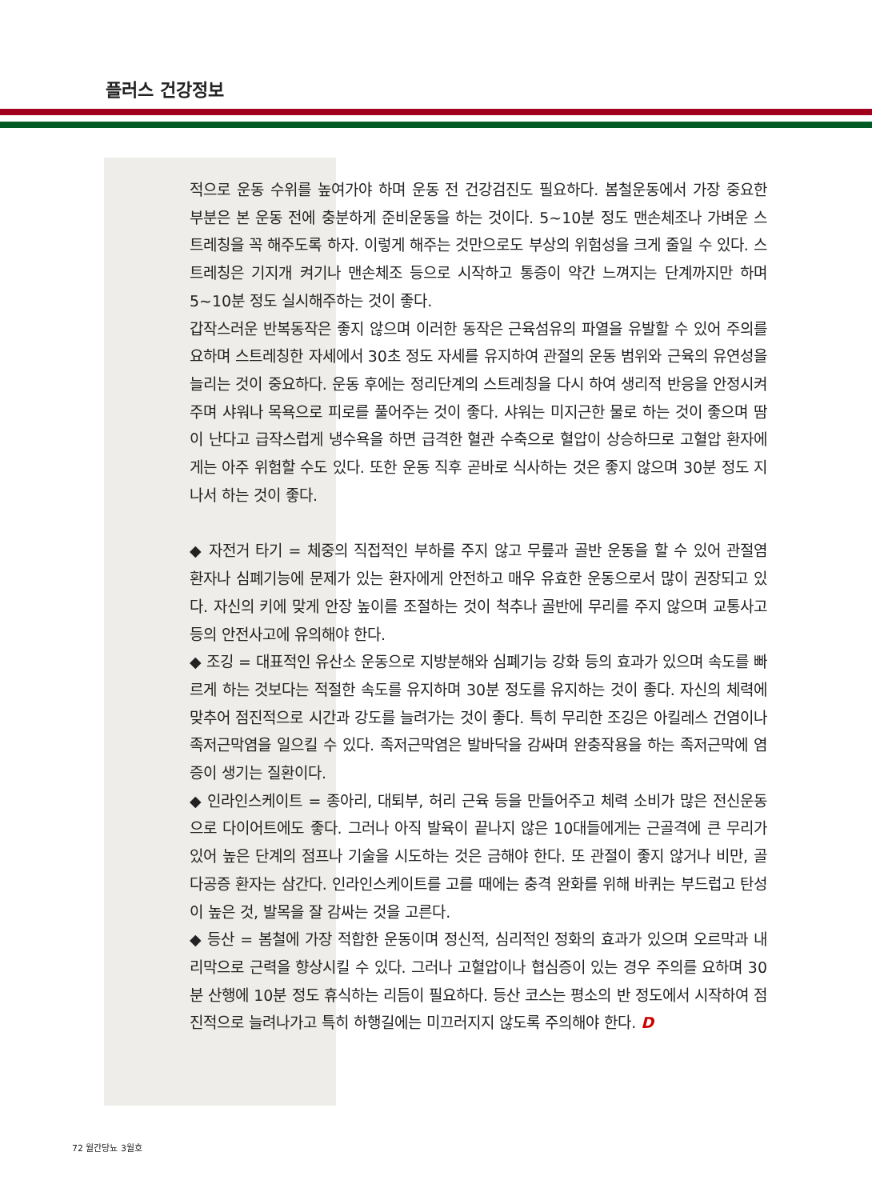플러스 건강정보
적으로 운동 수위를 높여가야 하며 운동 전 건강검진도 필요하다. 봄철운동에서 가장 중요한 부분은 본 운동 전에 충분하게 준비운동을 하는 것이다. 5~10분 정도 맨손체조나 가벼운 스트레칭을 꼭 해주도록 하자. 이렇게 해주는 것만으로도 부상의 위험성을 크게 줄일 수 있다. 스트레칭은 기지개 켜기나 맨손체조 등으로 시작하고 통증이 약간 느껴지는 단계까지만 하며 5~10분 정도 실시해주하는 것이 좋다.
갑작스러운 반복동작은 좋지 않으며 이러한 동작은 근육섬유의 파열을 유발할 수 있어 주의를 요하며 스트레칭한 자세에서 30초 정도 자세를 유지하여 관절의 운동 범위와 근육의 유연성을 늘리는 것이 중요하다. 운동 후에는 정리단계의 스트레칭을 다시 하여 생리적 반응을 안정시켜주며 샤워나 목욕으로 피로를 풀어주는 것이 좋다. 샤워는 미지근한 물로 하는 것이 좋으며 땀이 난다고 급작스럽게 냉수욕을 하면 급격한 혈관 수축으로 혈압이 상승하므로 고혈압 환자에게는 아주 위험할 수도 있다. 또한 운동 직후 곧바로 식사하는 것은 좋지 않으며 30분 정도 지나서 하는 것이 좋다.
◆ 자전거 타기 = 체중의 직접적인 부하를 주지 않고 무릎과 골반 운동을 할 수 있어 관절염 환자나 심폐기능에 문제가 있는 환자에게 안전하고 매우 유효한 운동으로서 많이 권장되고 있다. 자신의 키에 맞게 안장 높이를 조절하는 것이 척추나 골반에 무리를 주지 않으며 교통사고 등의 안전사고에 유의해야 한다.
◆ 조깅 = 대표적인 유산소 운동으로 지방분해와 심폐기능 강화 등의 효과가 있으며 속도를 빠르게 하는 것보다는 적절한 속도를 유지하며 30분 정도를 유지하는 것이 좋다. 자신의 체력에 맞추어 점진적으로 시간과 강도를 늘려가는 것이 좋다. 특히 무리한 조깅은 아킬레스 건염이나 족저근막염을 일으킬 수 있다. 족저근막염은 발바닥을 감싸며 완충작용을 하는 족저근막에 염증이 생기는 질환이다.
◆ 인라인스케이트 = 종아리, 대퇴부, 허리 근육 등을 만들어주고 체력 소비가 많은 전신운동으로 다이어트에도 좋다. 그러나 아직 발육이 끝나지 않은 10대들에게는 근골격에 큰 무리가 있어 높은 단계의 점프나 기술을 시도하는 것은 금해야 한다. 또 관절이 좋지 않거나 비만, 골다공증 환자는 삼간다. 인라인스케이트를 고를 때에는 충격 완화를 위해 바퀴는 부드럽고 탄성이 높은 것, 발목을 잘 감싸는 것을 고른다.
◆ 등산 = 봄철에 가장 적합한 운동이며 정신적, 심리적인 정화의 효과가 있으며 오르막과 내리막으로 근력을 향상시킬 수 있다. 그러나 고혈압이나 협심증이 있는 경우 주의를 요하며 30분 산행에 10분 정도 휴식하는 리듬이 필요하다. 등산 코스는 평소의 반 정도에서 시작하여 점진적으로 늘려나가고 특히 하행길에는 미끄러지지 않도록 주의해야 한다. D
72 월간당뇨 3월호